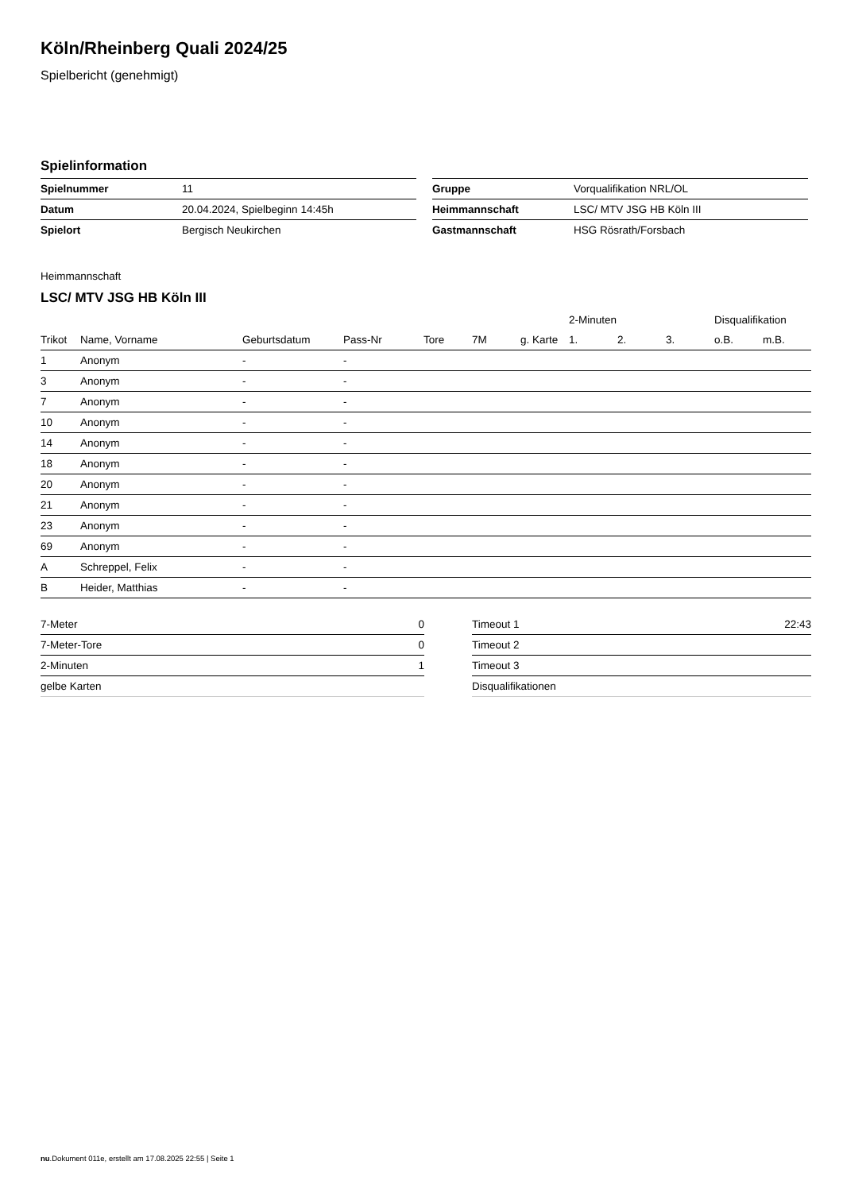Köln/Rheinberg Quali 2024/25
Spielbericht (genehmigt)
Spielinformation
| Spielnummer | 11 |
| Datum | 20.04.2024, Spielbeginn 14:45h |
| Spielort | Bergisch Neukirchen |
| Gruppe | Vorqualifikation NRL/OL |
| Heimmannschaft | LSC/ MTV JSG HB Köln III |
| Gastmannschaft | HSG Rösrath/Forsbach |
Heimmannschaft
LSC/ MTV JSG HB Köln III
| | | | | | | | | 2-Minuten | | | Disqualifikation | |
| --- | --- | --- | --- | --- | --- | --- | --- | --- | --- | --- | --- | --- |
| Trikot | Name, Vorname | Geburtsdatum | Pass-Nr | Tore | 7M | g. Karte | | 1. | 2. | 3. | o.B. | m.B. |
| 1 | Anonym | - | - | | | | | | | | | |
| 3 | Anonym | - | - | | | | | | | | | |
| 7 | Anonym | - | - | | | | | | | | | |
| 10 | Anonym | - | - | | | | | | | | | |
| 14 | Anonym | - | - | | | | | | | | | |
| 18 | Anonym | - | - | | | | | | | | | |
| 20 | Anonym | - | - | | | | | | | | | |
| 21 | Anonym | - | - | | | | | | | | | |
| 23 | Anonym | - | - | | | | | | | | | |
| 69 | Anonym | - | - | | | | | | | | | |
| A | Schreppel, Felix | - | - | | | | | | | | | |
| B | Heider, Matthias | - | - | | | | | | | | | |
| 7-Meter | 0 |
| 7-Meter-Tore | 0 |
| 2-Minuten | 1 |
| gelbe Karten | |
| Timeout 1 | 22:43 |
| Timeout 2 | |
| Timeout 3 | |
| Disqualifikationen | |
nu.Dokument 011e, erstellt am 17.08.2025 22:55 | Seite 1